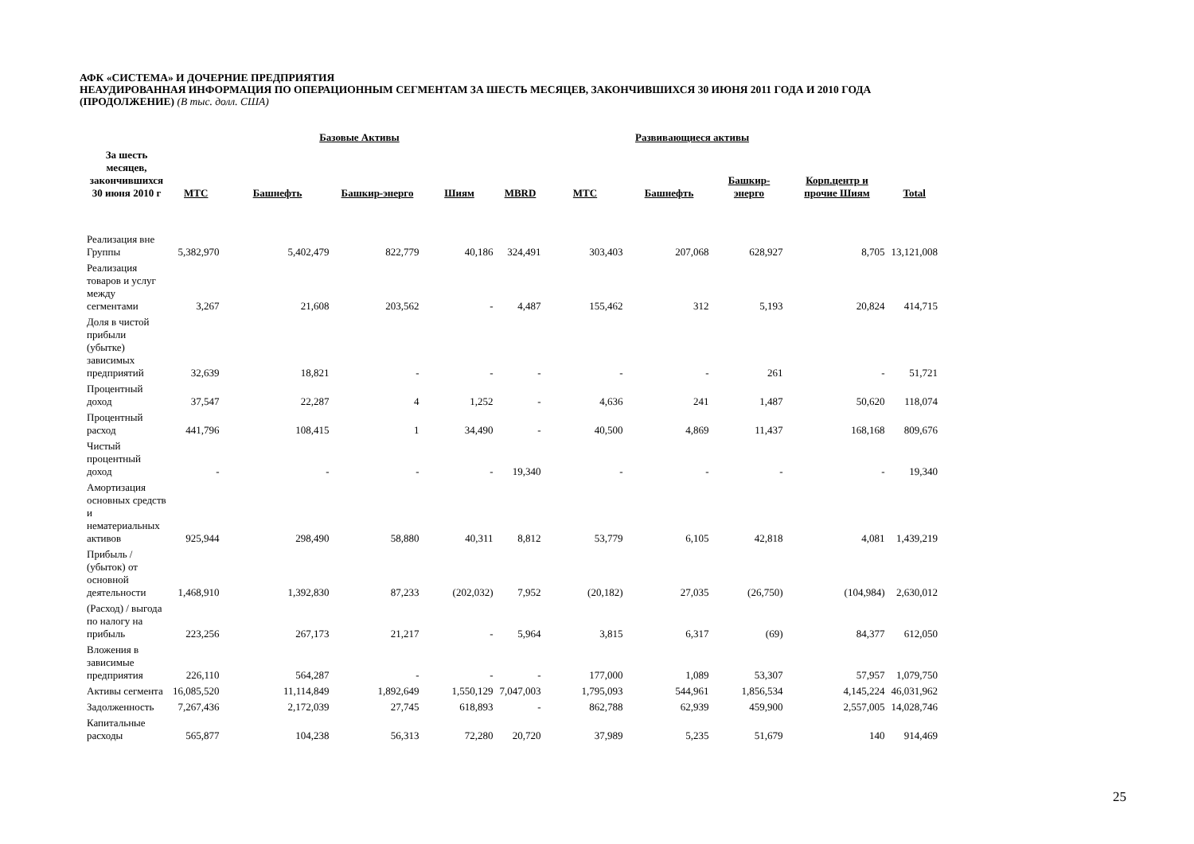АФК «СИСТЕМА» И ДОЧЕРНИЕ ПРЕДПРИЯТИЯ
НЕАУДИРОВАННАЯ ИНФОРМАЦИЯ ПО ОПЕРАЦИОННЫМ СЕГМЕНТАМ ЗА ШЕСТЬ МЕСЯЦЕВ, ЗАКОНЧИВШИХСЯ 30 ИЮНЯ 2011 ГОДА И 2010 ГОДА
(ПРОДОЛЖЕНИЕ) (В тыс. долл. США)
| За шесть месяцев, закончившихся 30 июня 2010 г | | Базовые Активы | | | Развивающиеся активы | | | | | | |
| --- | --- | --- | --- | --- | --- | --- | --- | --- | --- | --- | --- |
| | МТС | Башнефть | Башкир-энерго | Шиям | MBRD | МТС | Башнефть | Башкир-энерго | Корп.центр и прочие Шиям | Total | |
| Реализация вне Группы | 5,382,970 | 5,402,479 | 822,779 | 40,186 | 324,491 | 303,403 | 207,068 | 628,927 | 8,705 | 13,121,008 | |
| Реализация товаров и услуг между сегментами | 3,267 | 21,608 | 203,562 | - | 4,487 | 155,462 | 312 | 5,193 | 20,824 | 414,715 | |
| Доля в чистой прибыли (убытке) зависимых предприятий | 32,639 | 18,821 | - | - | - | - | - | 261 | - | 51,721 | |
| Процентный доход | 37,547 | 22,287 | 4 | 1,252 | - | 4,636 | 241 | 1,487 | 50,620 | 118,074 | |
| Процентный расход | 441,796 | 108,415 | 1 | 34,490 | - | 40,500 | 4,869 | 11,437 | 168,168 | 809,676 | |
| Чистый процентный доход | - | - | - | - | 19,340 | - | - | - | - | 19,340 | |
| Амортизация основных средств и нематериальных активов | 925,944 | 298,490 | 58,880 | 40,311 | 8,812 | 53,779 | 6,105 | 42,818 | 4,081 | 1,439,219 | |
| Прибыль / (убыток) от основной деятельности | 1,468,910 | 1,392,830 | 87,233 | (202,032) | 7,952 | (20,182) | 27,035 | (26,750) | (104,984) | 2,630,012 | |
| (Расход) / выгода по налогу на прибыль | 223,256 | 267,173 | 21,217 | - | 5,964 | 3,815 | 6,317 | (69) | 84,377 | 612,050 | |
| Вложения в зависимые предприятия | 226,110 | 564,287 | - | - | - | 177,000 | 1,089 | 53,307 | 57,957 | 1,079,750 | |
| Активы сегмента | 16,085,520 | 11,114,849 | 1,892,649 | 1,550,129 | 7,047,003 | 1,795,093 | 544,961 | 1,856,534 | 4,145,224 | 46,031,962 | |
| Задолженность | 7,267,436 | 2,172,039 | 27,745 | 618,893 | - | 862,788 | 62,939 | 459,900 | 2,557,005 | 14,028,746 | |
| Капитальные расходы | 565,877 | 104,238 | 56,313 | 72,280 | 20,720 | 37,989 | 5,235 | 51,679 | 140 | 914,469 | |
25